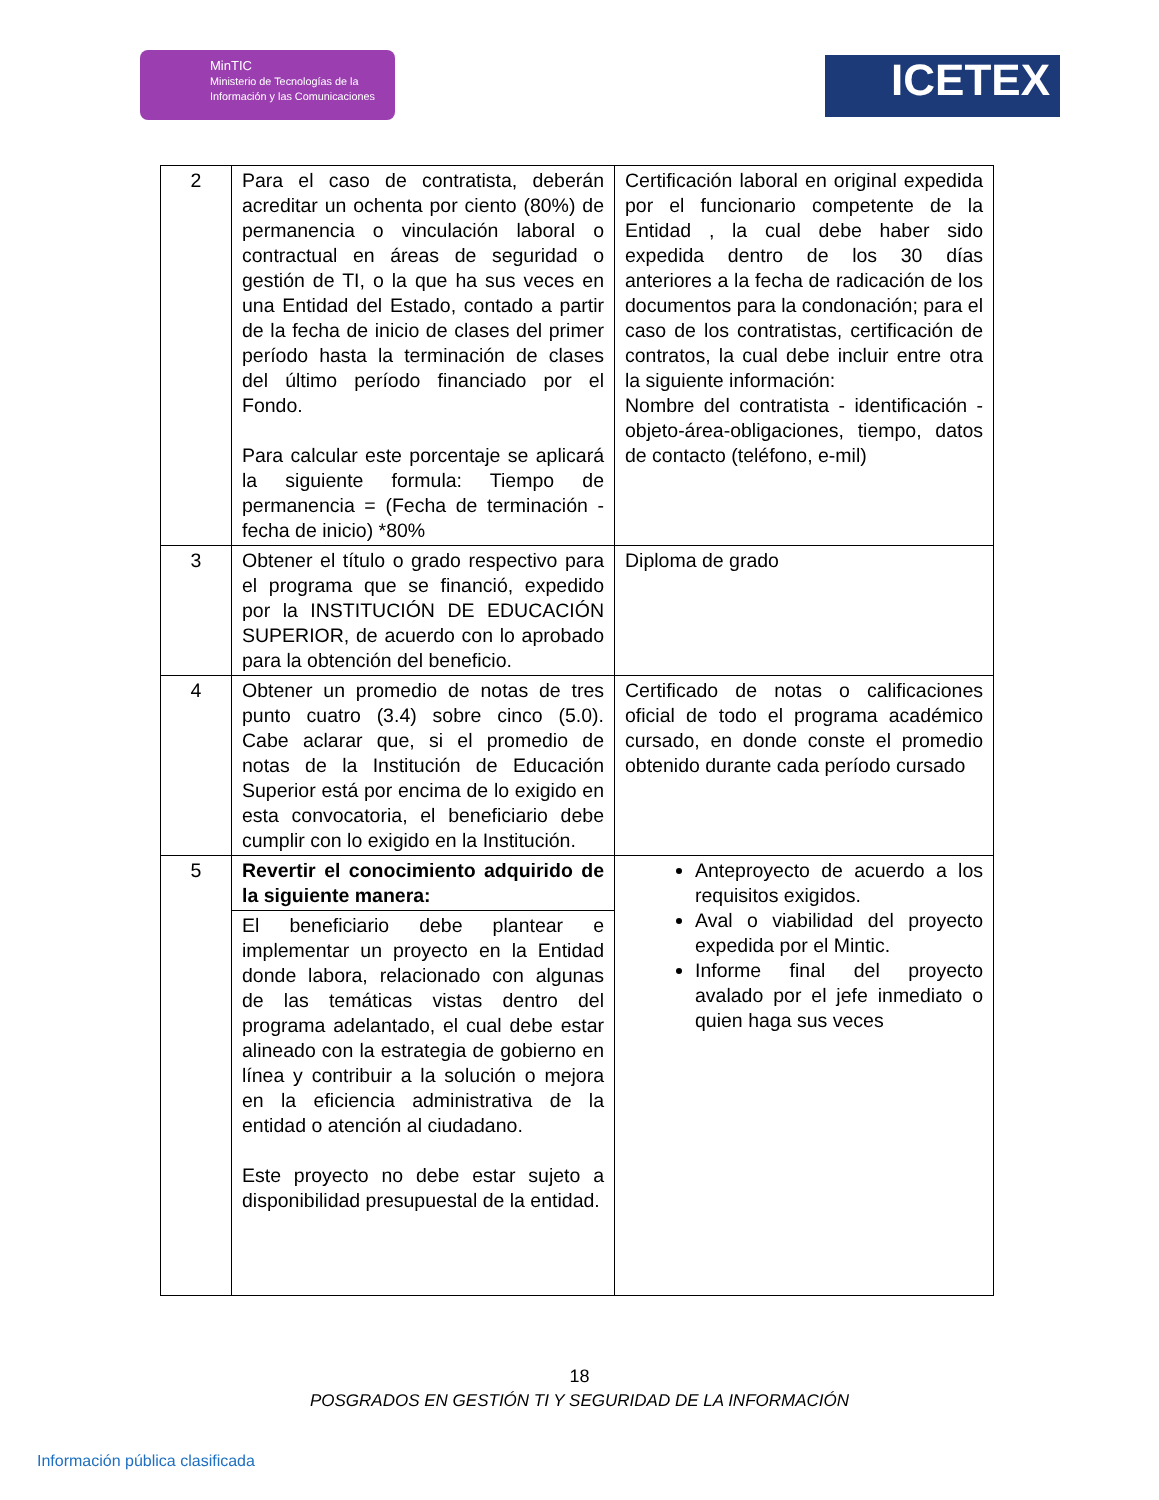MinTIC
Ministerio de Tecnologías de la Información y las Comunicaciones
ICETEX
| 2 | Para el caso de contratista, deberán acreditar un ochenta por ciento (80%) de permanencia o vinculación laboral o contractual en áreas de seguridad o gestión de TI, o la que ha sus veces en una Entidad del Estado, contado a partir de la fecha de inicio de clases del primer período hasta la terminación de clases del último período financiado por el Fondo. Para calcular este porcentaje se aplicará la siguiente formula: Tiempo de permanencia = (Fecha de terminación - fecha de inicio) *80% | Certificación laboral en original expedida por el funcionario competente de la Entidad , la cual debe haber sido expedida dentro de los 30 días anteriores a la fecha de radicación de los documentos para la condonación; para el caso de los contratistas, certificación de contratos, la cual debe incluir entre otra la siguiente información: Nombre del contratista - identificación - objeto-área-obligaciones, tiempo, datos de contacto (teléfono, e-mil) |
| 3 | Obtener el título o grado respectivo para el programa que se financió, expedido por la INSTITUCIÓN DE EDUCACIÓN SUPERIOR, de acuerdo con lo aprobado para la obtención del beneficio. | Diploma de grado |
| 4 | Obtener un promedio de notas de tres punto cuatro (3.4) sobre cinco (5.0). Cabe aclarar que, si el promedio de notas de la Institución de Educación Superior está por encima de lo exigido en esta convocatoria, el beneficiario debe cumplir con lo exigido en la Institución. | Certificado de notas o calificaciones oficial de todo el programa académico cursado, en donde conste el promedio obtenido durante cada período cursado |
| 5 | Revertir el conocimiento adquirido de la siguiente manera: | Anteproyecto de acuerdo a los requisitos exigidos. Aval o viabilidad del proyecto expedida por el Mintic. Informe final del proyecto avalado por el jefe inmediato o quien haga sus veces |
| | El beneficiario debe plantear e implementar un proyecto en la Entidad donde labora, relacionado con algunas de las temáticas vistas dentro del programa adelantado, el cual debe estar alineado con la estrategia de gobierno en línea y contribuir a la solución o mejora en la eficiencia administrativa de la entidad o atención al ciudadano. Este proyecto no debe estar sujeto a disponibilidad presupuestal de la entidad. | |
18
POSGRADOS EN GESTIÓN TI Y SEGURIDAD DE LA INFORMACIÓN
Información pública clasificada